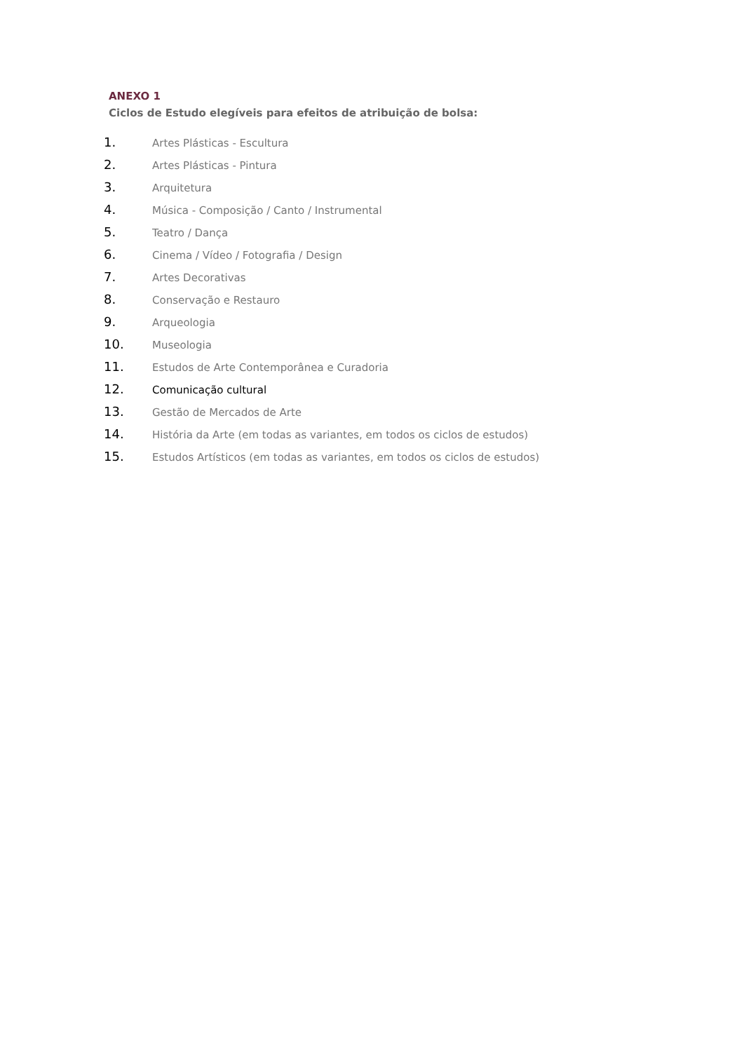ANEXO 1
Ciclos de Estudo elegíveis para efeitos de atribuição de bolsa:
1. Artes Plásticas - Escultura
2. Artes Plásticas - Pintura
3. Arquitetura
4. Música - Composição / Canto / Instrumental
5. Teatro / Dança
6. Cinema / Vídeo / Fotografia / Design
7. Artes Decorativas
8. Conservação e Restauro
9. Arqueologia
10. Museologia
11. Estudos de Arte Contemporânea e Curadoria
12. Comunicação cultural
13. Gestão de Mercados de Arte
14. História da Arte (em todas as variantes, em todos os ciclos de estudos)
15. Estudos Artísticos (em todas as variantes, em todos os ciclos de estudos)